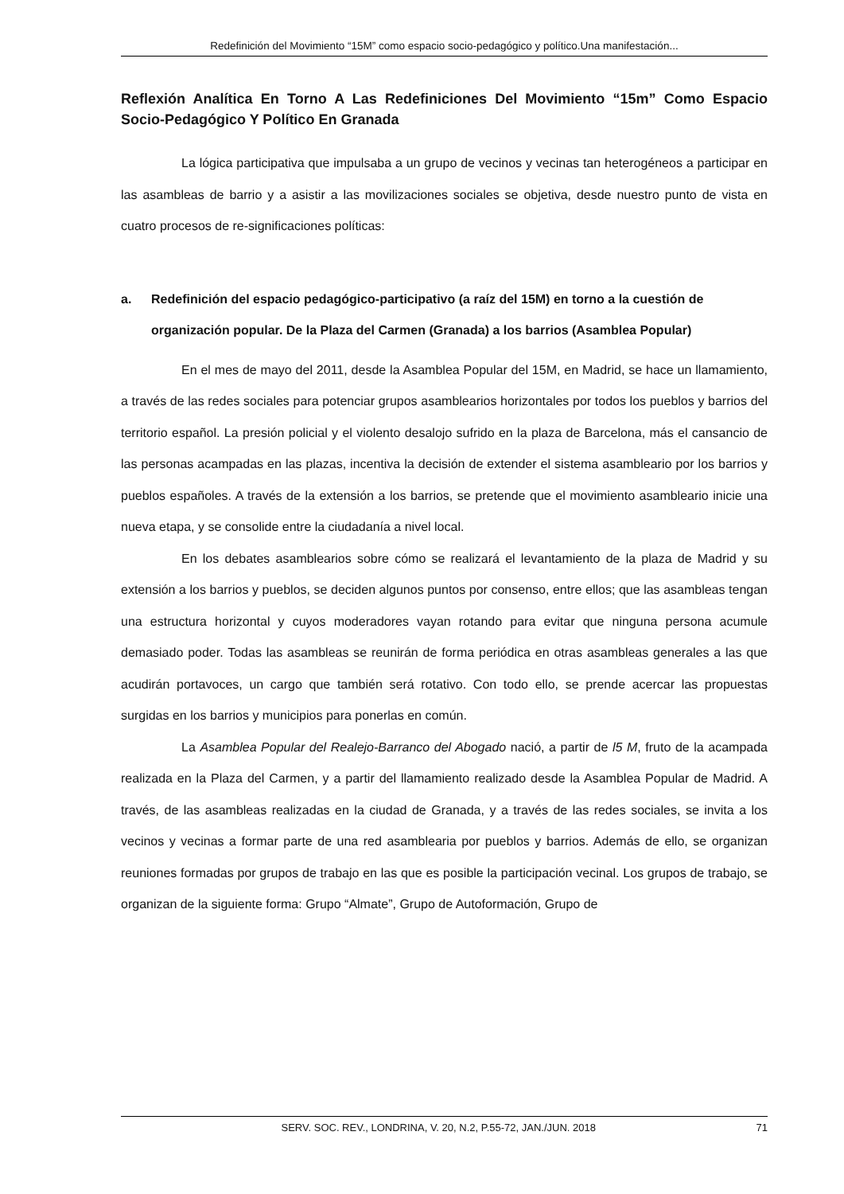Redefinición del Movimiento “15M” como espacio socio-pedagógico y político.Una manifestación...
Reflexión Analítica En Torno A Las Redefiniciones Del Movimiento “15m” Como Espacio Socio-Pedagógico Y Político En Granada
La lógica participativa que impulsaba a un grupo de vecinos y vecinas tan heterogéneos a participar en las asambleas de barrio y a asistir a las movilizaciones sociales se objetiva, desde nuestro punto de vista en cuatro procesos de re-significaciones políticas:
a. Redefinición del espacio pedagógico-participativo (a raíz del 15M) en torno a la cuestión de organización popular. De la Plaza del Carmen (Granada) a los barrios (Asamblea Popular)
En el mes de mayo del 2011, desde la Asamblea Popular del 15M, en Madrid, se hace un llamamiento, a través de las redes sociales para potenciar grupos asamblearios horizontales por todos los pueblos y barrios del territorio español. La presión policial y el violento desalojo sufrido en la plaza de Barcelona, más el cansancio de las personas acampadas en las plazas, incentiva la decisión de extender el sistema asambleario por los barrios y pueblos españoles. A través de la extensión a los barrios, se pretende que el movimiento asambleario inicie una nueva etapa, y se consolide entre la ciudadanía a nivel local.
En los debates asamblearios sobre cómo se realizará el levantamiento de la plaza de Madrid y su extensión a los barrios y pueblos, se deciden algunos puntos por consenso, entre ellos; que las asambleas tengan una estructura horizontal y cuyos moderadores vayan rotando para evitar que ninguna persona acumule demasiado poder. Todas las asambleas se reunirán de forma periódica en otras asambleas generales a las que acudirán portavoces, un cargo que también será rotativo. Con todo ello, se prende acercar las propuestas surgidas en los barrios y municipios para ponerlas en común.
La Asamblea Popular del Realejo-Barranco del Abogado nació, a partir de l5 M, fruto de la acampada realizada en la Plaza del Carmen, y a partir del llamamiento realizado desde la Asamblea Popular de Madrid. A través, de las asambleas realizadas en la ciudad de Granada, y a través de las redes sociales, se invita a los vecinos y vecinas a formar parte de una red asamblearia por pueblos y barrios. Además de ello, se organizan reuniones formadas por grupos de trabajo en las que es posible la participación vecinal. Los grupos de trabajo, se organizan de la siguiente forma: Grupo “Almate”, Grupo de Autoformación, Grupo de
SERV. SOC. REV., LONDRINA, V. 20, N.2, P.55-72, JAN./JUN. 2018 71